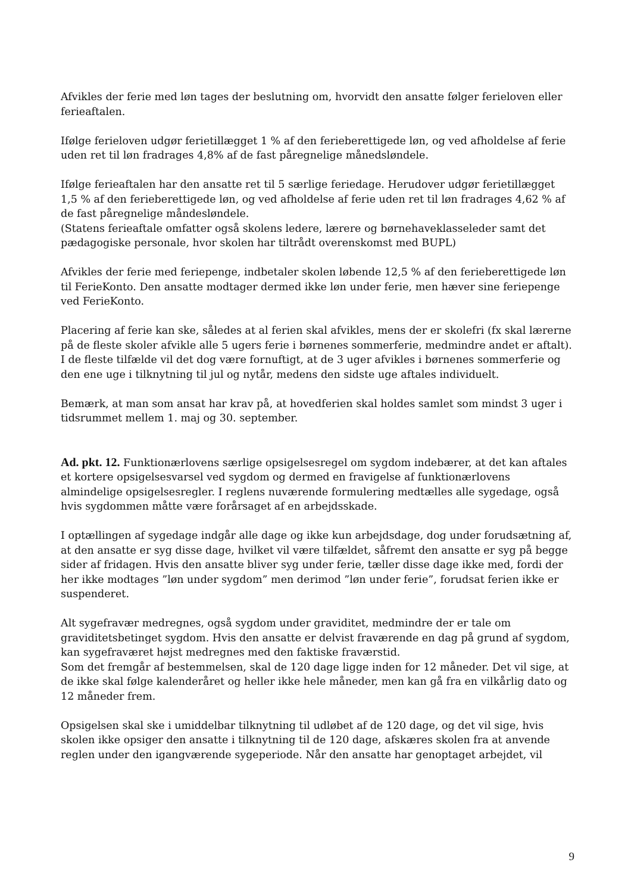Afvikles der ferie med løn tages der beslutning om, hvorvidt den ansatte følger ferieloven eller ferieaftalen.
Ifølge ferieloven udgør ferietillægget 1 % af den ferieberettigede løn, og ved afholdelse af ferie uden ret til løn fradrages 4,8% af de fast påregnelige månedsløndele.
Ifølge ferieaftalen har den ansatte ret til 5 særlige feriedage. Herudover udgør ferietillægget 1,5 % af den ferieberettigede løn, og ved afholdelse af ferie uden ret til løn fradrages 4,62 % af de fast påregnelige måndesløndele.
(Statens ferieaftale omfatter også skolens ledere, lærere og børnehaveklasseleder samt det pædagogiske personale, hvor skolen har tiltrådt overenskomst med BUPL)
Afvikles der ferie med feriepenge, indbetaler skolen løbende 12,5 % af den ferieberettigede løn til FerieKonto. Den ansatte modtager dermed ikke løn under ferie, men hæver sine feriepenge ved FerieKonto.
Placering af ferie kan ske, således at al ferien skal afvikles, mens der er skolefri (fx skal lærerne på de fleste skoler afvikle alle 5 ugers ferie i børnenes sommerferie, medmindre andet er aftalt). I de fleste tilfælde vil det dog være fornuftigt, at de 3 uger afvikles i børnenes sommerferie og den ene uge i tilknytning til jul og nytår, medens den sidste uge aftales individuelt.
Bemærk, at man som ansat har krav på, at hovedferien skal holdes samlet som mindst 3 uger i tidsrummet mellem 1. maj og 30. september.
Ad. pkt. 12. Funktionærlovens særlige opsigelsesregel om sygdom indebærer, at det kan aftales et kortere opsigelsesvarsel ved sygdom og dermed en fravigelse af funktionærlovens almindelige opsigelsesregler. I reglens nuværende formulering medtælles alle sygedage, også hvis sygdommen måtte være forårsaget af en arbejdsskade.
I optællingen af sygedage indgår alle dage og ikke kun arbejdsdage, dog under forudsætning af, at den ansatte er syg disse dage, hvilket vil være tilfældet, såfremt den ansatte er syg på begge sider af fridagen. Hvis den ansatte bliver syg under ferie, tæller disse dage ikke med, fordi der her ikke modtages ”løn under sygdom” men derimod ”løn under ferie”, forudsat ferien ikke er suspenderet.
Alt sygefravær medregnes, også sygdom under graviditet, medmindre der er tale om graviditetsbetinget sygdom. Hvis den ansatte er delvist fraværende en dag på grund af sygdom, kan sygefraværet højst medregnes med den faktiske fraværstid.
Som det fremgår af bestemmelsen, skal de 120 dage ligge inden for 12 måneder. Det vil sige, at de ikke skal følge kalenderåret og heller ikke hele måneder, men kan gå fra en vilkårlig dato og 12 måneder frem.
Opsigelsen skal ske i umiddelbar tilknytning til udløbet af de 120 dage, og det vil sige, hvis skolen ikke opsiger den ansatte i tilknytning til de 120 dage, afskæres skolen fra at anvende reglen under den igangværende sygeperiode. Når den ansatte har genoptaget arbejdet, vil
9